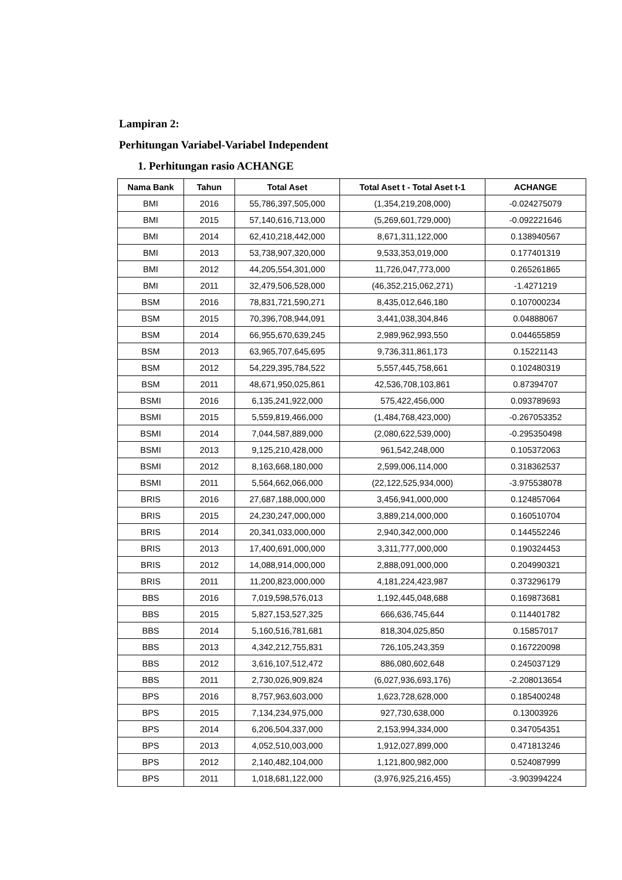Lampiran 2:
Perhitungan Variabel-Variabel Independent
1. Perhitungan rasio ACHANGE
| Nama Bank | Tahun | Total Aset | Total Aset t - Total Aset t-1 | ACHANGE |
| --- | --- | --- | --- | --- |
| BMI | 2016 | 55,786,397,505,000 | (1,354,219,208,000) | -0.024275079 |
| BMI | 2015 | 57,140,616,713,000 | (5,269,601,729,000) | -0.092221646 |
| BMI | 2014 | 62,410,218,442,000 | 8,671,311,122,000 | 0.138940567 |
| BMI | 2013 | 53,738,907,320,000 | 9,533,353,019,000 | 0.177401319 |
| BMI | 2012 | 44,205,554,301,000 | 11,726,047,773,000 | 0.265261865 |
| BMI | 2011 | 32,479,506,528,000 | (46,352,215,062,271) | -1.4271219 |
| BSM | 2016 | 78,831,721,590,271 | 8,435,012,646,180 | 0.107000234 |
| BSM | 2015 | 70,396,708,944,091 | 3,441,038,304,846 | 0.04888067 |
| BSM | 2014 | 66,955,670,639,245 | 2,989,962,993,550 | 0.044655859 |
| BSM | 2013 | 63,965,707,645,695 | 9,736,311,861,173 | 0.15221143 |
| BSM | 2012 | 54,229,395,784,522 | 5,557,445,758,661 | 0.102480319 |
| BSM | 2011 | 48,671,950,025,861 | 42,536,708,103,861 | 0.87394707 |
| BSMI | 2016 | 6,135,241,922,000 | 575,422,456,000 | 0.093789693 |
| BSMI | 2015 | 5,559,819,466,000 | (1,484,768,423,000) | -0.267053352 |
| BSMI | 2014 | 7,044,587,889,000 | (2,080,622,539,000) | -0.295350498 |
| BSMI | 2013 | 9,125,210,428,000 | 961,542,248,000 | 0.105372063 |
| BSMI | 2012 | 8,163,668,180,000 | 2,599,006,114,000 | 0.318362537 |
| BSMI | 2011 | 5,564,662,066,000 | (22,122,525,934,000) | -3.975538078 |
| BRIS | 2016 | 27,687,188,000,000 | 3,456,941,000,000 | 0.124857064 |
| BRIS | 2015 | 24,230,247,000,000 | 3,889,214,000,000 | 0.160510704 |
| BRIS | 2014 | 20,341,033,000,000 | 2,940,342,000,000 | 0.144552246 |
| BRIS | 2013 | 17,400,691,000,000 | 3,311,777,000,000 | 0.190324453 |
| BRIS | 2012 | 14,088,914,000,000 | 2,888,091,000,000 | 0.204990321 |
| BRIS | 2011 | 11,200,823,000,000 | 4,181,224,423,987 | 0.373296179 |
| BBS | 2016 | 7,019,598,576,013 | 1,192,445,048,688 | 0.169873681 |
| BBS | 2015 | 5,827,153,527,325 | 666,636,745,644 | 0.114401782 |
| BBS | 2014 | 5,160,516,781,681 | 818,304,025,850 | 0.15857017 |
| BBS | 2013 | 4,342,212,755,831 | 726,105,243,359 | 0.167220098 |
| BBS | 2012 | 3,616,107,512,472 | 886,080,602,648 | 0.245037129 |
| BBS | 2011 | 2,730,026,909,824 | (6,027,936,693,176) | -2.208013654 |
| BPS | 2016 | 8,757,963,603,000 | 1,623,728,628,000 | 0.185400248 |
| BPS | 2015 | 7,134,234,975,000 | 927,730,638,000 | 0.13003926 |
| BPS | 2014 | 6,206,504,337,000 | 2,153,994,334,000 | 0.347054351 |
| BPS | 2013 | 4,052,510,003,000 | 1,912,027,899,000 | 0.471813246 |
| BPS | 2012 | 2,140,482,104,000 | 1,121,800,982,000 | 0.524087999 |
| BPS | 2011 | 1,018,681,122,000 | (3,976,925,216,455) | -3.903994224 |